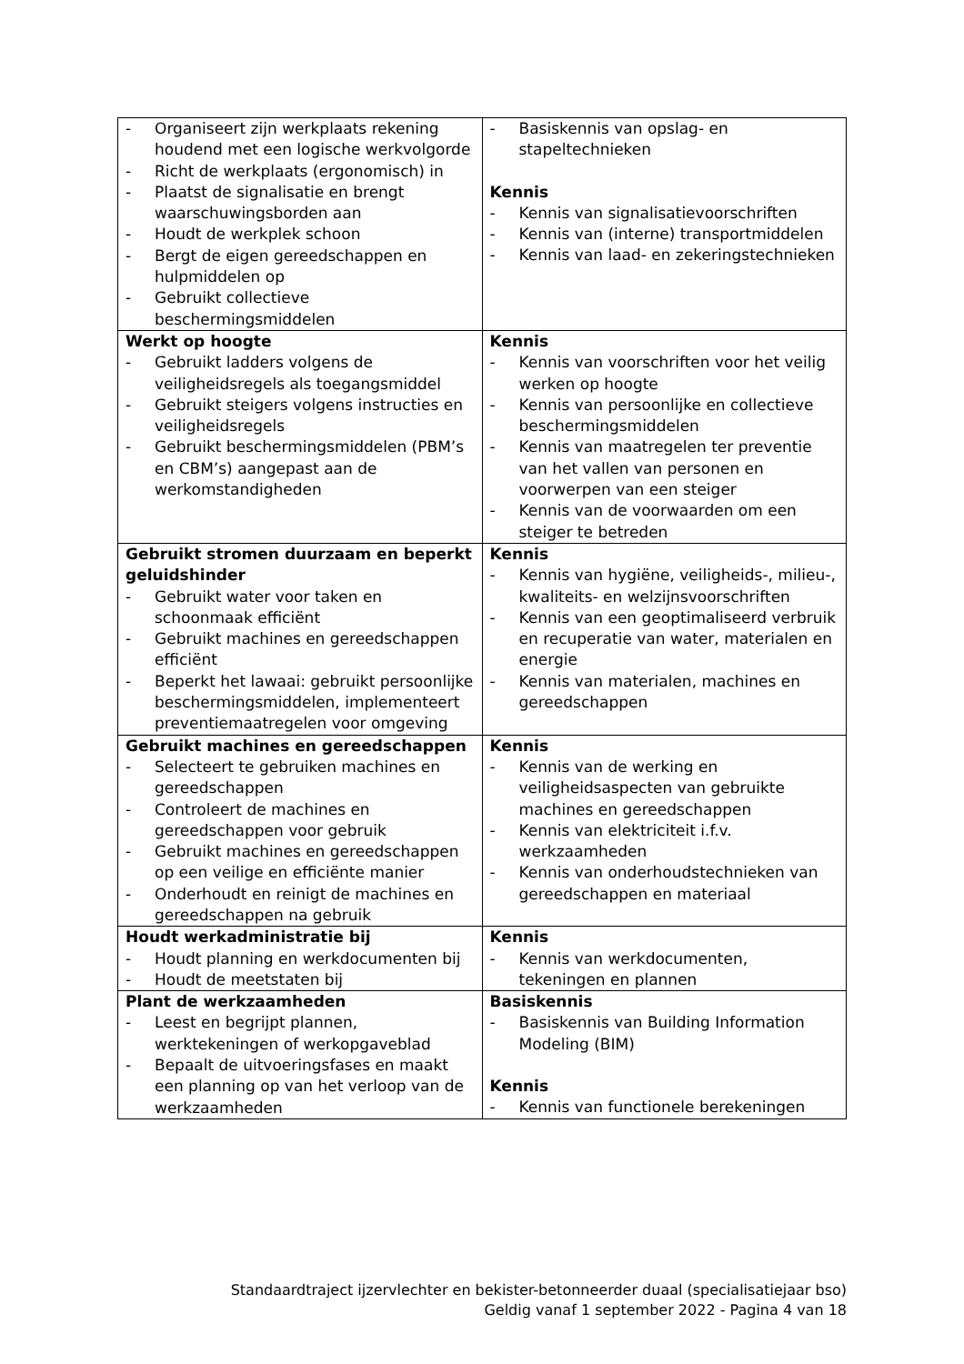| - Organiseert zijn werkplaats rekening houdend met een logische werkvolgorde - Richt de werkplaats (ergonomisch) in - Plaatst de signalisatie en brengt waarschuwingsborden aan - Houdt de werkplek schoon - Bergt de eigen gereedschappen en hulpmiddelen op - Gebruikt collectieve beschermingsmiddelen | - Basiskennis van opslag- en stapeltechnieken Kennis - Kennis van signalisatievoorschriften - Kennis van (interne) transportmiddelen - Kennis van laad- en zekeringstechnieken |
| Werkt op hoogte - Gebruikt ladders volgens de veiligheidsregels als toegangsmiddel - Gebruikt steigers volgens instructies en veiligheidsregels - Gebruikt beschermingsmiddelen (PBM’s en CBM’s) aangepast aan de werkomstandigheden | Kennis - Kennis van voorschriften voor het veilig werken op hoogte - Kennis van persoonlijke en collectieve beschermingsmiddelen - Kennis van maatregelen ter preventie van het vallen van personen en voorwerpen van een steiger - Kennis van de voorwaarden om een steiger te betreden |
| Gebruikt stromen duurzaam en beperkt geluidshinder - Gebruikt water voor taken en schoonmaak efficiënt - Gebruikt machines en gereedschappen efficiënt - Beperkt het lawaai: gebruikt persoonlijke beschermingsmiddelen, implementeert preventiemaatregelen voor omgeving | Kennis - Kennis van hygiëne, veiligheids-, milieu-, kwaliteits- en welzijnsvoorschriften - Kennis van een geoptimaliseerd verbruik en recuperatie van water, materialen en energie - Kennis van materialen, machines en gereedschappen |
| Gebruikt machines en gereedschappen - Selecteert te gebruiken machines en gereedschappen - Controleert de machines en gereedschappen voor gebruik - Gebruikt machines en gereedschappen op een veilige en efficiënte manier - Onderhoudt en reinigt de machines en gereedschappen na gebruik | Kennis - Kennis van de werking en veiligheidsaspecten van gebruikte machines en gereedschappen - Kennis van elektriciteit i.f.v. werkzaamheden - Kennis van onderhoudstechnieken van gereedschappen en materiaal |
| Houdt werkadministratie bij - Houdt planning en werkdocumenten bij - Houdt de meetstaten bij | Kennis - Kennis van werkdocumenten, tekeningen en plannen |
| Plant de werkzaamheden - Leest en begrijpt plannen, werktekeningen of werkopgaveblad - Bepaalt de uitvoeringsfases en maakt een planning op van het verloop van de werkzaamheden | Basiskennis - Basiskennis van Building Information Modeling (BIM) Kennis - Kennis van functionele berekeningen |
Standaardtraject ijzervlechter en bekister-betonneerder duaal (specialisatiejaar bso)
Geldig vanaf 1 september 2022 - Pagina 4 van 18